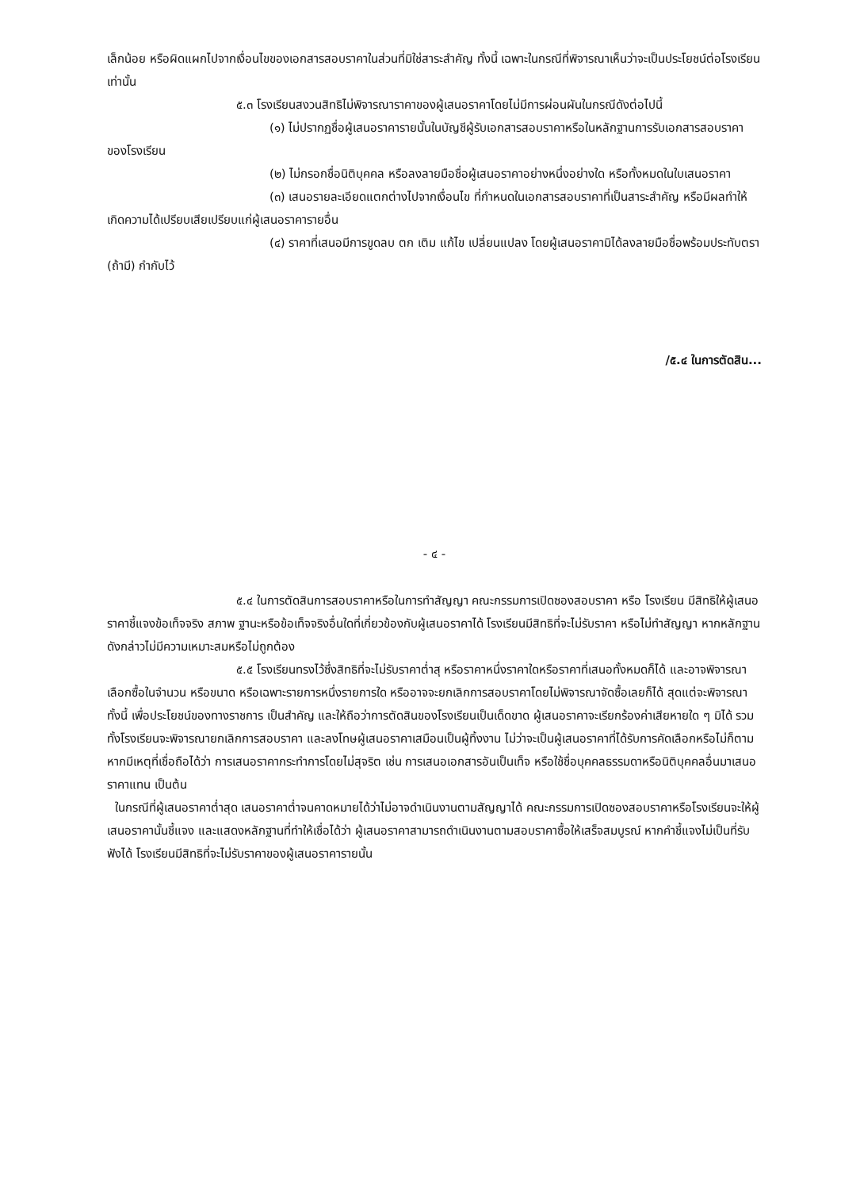เล็กน้อย หรือผิดแผกไปจากเงื่อนไขของเอกสารสอบราคาในส่วนที่มิใช่สาระสำคัญ ทั้งนี้ เฉพาะในกรณีที่พิจารณาเห็นว่าจะเป็นประโยชน์ต่อโรงเรียนเท่านั้น
๕.๓ โรงเรียนสงวนสิทธิไม่พิจารณาราคาของผู้เสนอราคาโดยไม่มีการผ่อนผันในกรณีดังต่อไปนี้
(๑) ไม่ปรากฏชื่อผู้เสนอราคารายนั้นในบัญชีผู้รับเอกสารสอบราคาหรือในหลักฐานการรับเอกสารสอบราคาของโรงเรียน
(๒) ไม่กรอกชื่อนิติบุคคล หรือลงลายมือชื่อผู้เสนอราคาอย่างหนึ่งอย่างใด หรือทั้งหมดในใบเสนอราคา
(๓) เสนอรายละเอียดแตกต่างไปจากเงื่อนไข ที่กำหนดในเอกสารสอบราคาที่เป็นสาระสำคัญ หรือมีผลทำให้เกิดความได้เปรียบเสียเปรียบแก่ผู้เสนอราคารายอื่น
(๔) ราคาที่เสนอมีการขูดลบ ตก เติม แก้ไข เปลี่ยนแปลง โดยผู้เสนอราคามิได้ลงลายมือชื่อพร้อมประทับตรา (ถ้ามี) กำกับไว้
/๕.๔ ในการตัดสิน...
- ๔ -
๕.๔ ในการตัดสินการสอบราคาหรือในการทำสัญญา คณะกรรมการเปิดซองสอบราคา หรือ โรงเรียน มีสิทธิให้ผู้เสนอราคาชี้แจงข้อเท็จจริง สภาพ ฐานะหรือข้อเท็จจริงอื่นใดที่เกี่ยวข้องกับผู้เสนอราคาได้ โรงเรียนมีสิทธิที่จะไม่รับราคา หรือไม่ทำสัญญา หากหลักฐานดังกล่าวไม่มีความเหมาะสมหรือไม่ถูกต้อง
๕.๕ โรงเรียนทรงไว้ซึ่งสิทธิที่จะไม่รับราคาต่ำสุ หรือราคาหนึ่งราคาใดหรือราคาที่เสนอทั้งหมดก็ได้ และอาจพิจารณาเลือกซื้อในจำนวน หรือขนาด หรือเฉพาะรายการหนึ่งรายการใด หรืออาจจะยกเลิกการสอบราคาโดยไม่พิจารณาจัดซื้อเลยก็ได้ สุดแต่จะพิจารณา ทั้งนี้ เพื่อประโยชน์ของทางราชการ เป็นสำคัญ และให้ถือว่าการตัดสินของโรงเรียนเป็นเด็ดขาด ผู้เสนอราคาจะเรียกร้องค่าเสียหายใด ๆ มิได้ รวมทั้งโรงเรียนจะพิจารณายกเลิกการสอบราคา และลงโทษผู้เสนอราคาเสมือนเป็นผู้ทิ้งงาน ไม่ว่าจะเป็นผู้เสนอราคาที่ได้รับการคัดเลือกหรือไม่ก็ตาม หากมีเหตุที่เชื่อถือได้ว่า การเสนอราคากระทำการโดยไม่สุจริต เช่น การเสนอเอกสารอันเป็นเท็จ หรือใช้ชื่อบุคคลธรรมดาหรือนิติบุคคลอื่นมาเสนอราคาแทน เป็นต้น
ในกรณีที่ผู้เสนอราคาต่ำสุด เสนอราคาต่ำจนคาดหมายได้ว่าไม่อาจดำเนินงานตามสัญญาได้ คณะกรรมการเปิดซองสอบราคาหรือโรงเรียนจะให้ผู้เสนอราคานั้นชี้แจง และแสดงหลักฐานที่ทำให้เชื่อได้ว่า ผู้เสนอราคาสามารถดำเนินงานตามสอบราคาซื้อให้เสร็จสมบูรณ์ หากคำชี้แจงไม่เป็นที่รับฟังได้ โรงเรียนมีสิทธิที่จะไม่รับราคาของผู้เสนอราคารายนั้น